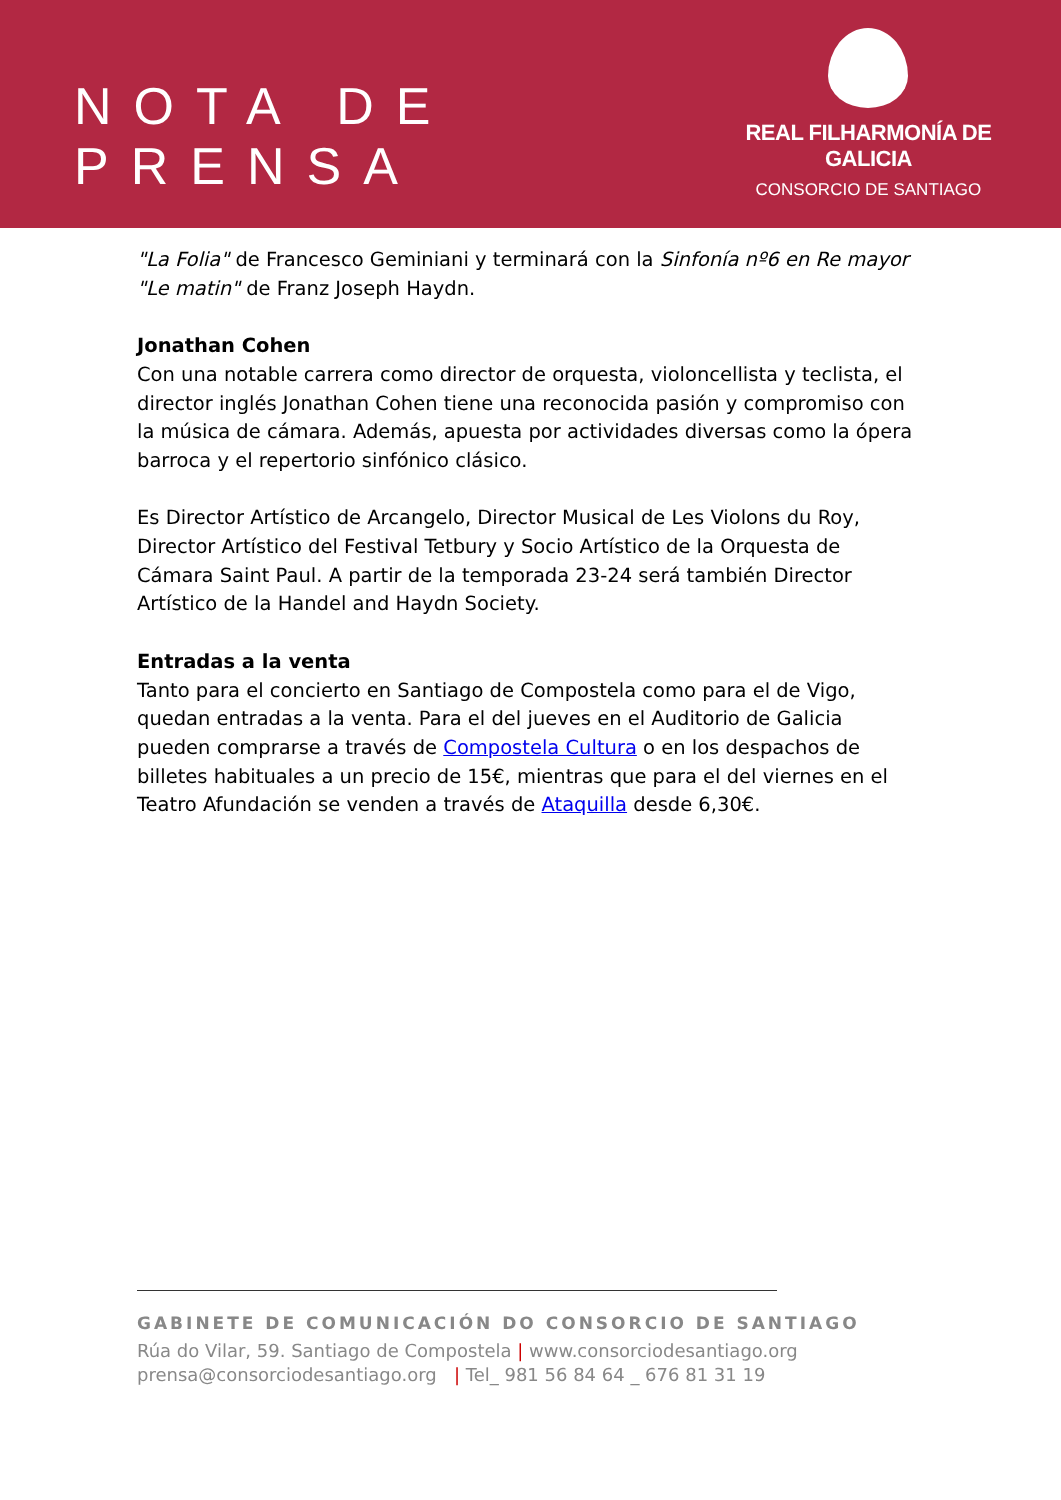NOTA DE PRENSA
REAL FILHARMONÍA DE GALICIA
CONSORCIO DE SANTIAGO
"La Folia" de Francesco Geminiani y terminará con la Sinfonía nº6 en Re mayor "Le matin" de Franz Joseph Haydn.
Jonathan Cohen
Con una notable carrera como director de orquesta, violoncellista y teclista, el director inglés Jonathan Cohen tiene una reconocida pasión y compromiso con la música de cámara. Además, apuesta por actividades diversas como la ópera barroca y el repertorio sinfónico clásico.
Es Director Artístico de Arcangelo, Director Musical de Les Violons du Roy, Director Artístico del Festival Tetbury y Socio Artístico de la Orquesta de Cámara Saint Paul. A partir de la temporada 23-24 será también Director Artístico de la Handel and Haydn Society.
Entradas a la venta
Tanto para el concierto en Santiago de Compostela como para el de Vigo, quedan entradas a la venta. Para el del jueves en el Auditorio de Galicia pueden comprarse a través de Compostela Cultura o en los despachos de billetes habituales a un precio de 15€, mientras que para el del viernes en el Teatro Afundación se venden a través de Ataquilla desde 6,30€.
GABINETE DE COMUNICACIÓN DO CONSORCIO DE SANTIAGO
Rúa do Vilar, 59. Santiago de Compostela | www.consorciodesantiago.org
prensa@consorciodesantiago.org | Tel_ 981 56 84 64 _ 676 81 31 19